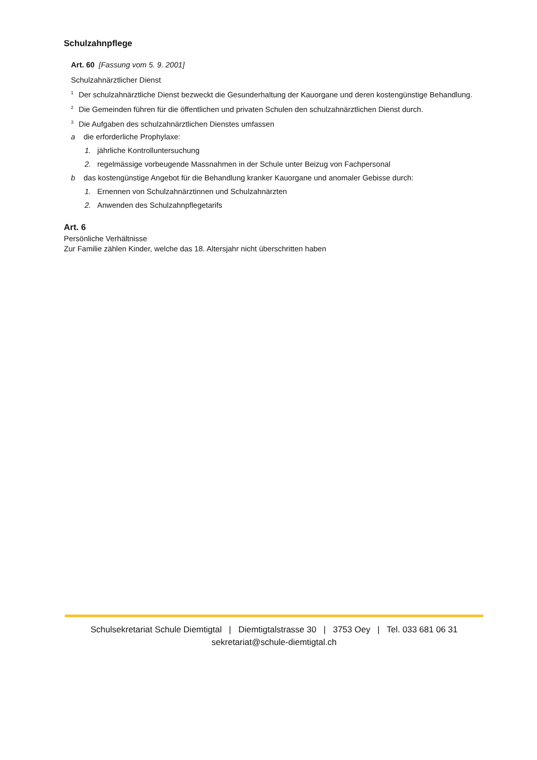Schulzahnpflege
Art. 60 [Fassung vom 5. 9. 2001]
Schulzahnärztlicher Dienst
<sup>1</sup> Der schulzahnärztliche Dienst bezweckt die Gesunderhaltung der Kauorgane und deren kostengünstige Behandlung.
<sup>2</sup> Die Gemeinden führen für die öffentlichen und privaten Schulen den schulzahnärztlichen Dienst durch.
<sup>3</sup> Die Aufgaben des schulzahnärztlichen Dienstes umfassen
a die erforderliche Prophylaxe:
1. jährliche Kontrolluntersuchung
2. regelmässige vorbeugende Massnahmen in der Schule unter Beizug von Fachpersonal
b das kostengünstige Angebot für die Behandlung kranker Kauorgane und anomaler Gebisse durch:
1. Ernennen von Schulzahnärztinnen und Schulzahnärzten
2. Anwenden des Schulzahnpflegetarifs
Art. 6
Persönliche Verhältnisse
Zur Familie zählen Kinder, welche das 18. Altersjahr nicht überschritten haben
Schulsekretariat Schule Diemtigtal | Diemtigtalstrasse 30 | 3753 Oey | Tel. 033 681 06 31
sekretariat@schule-diemtigtal.ch